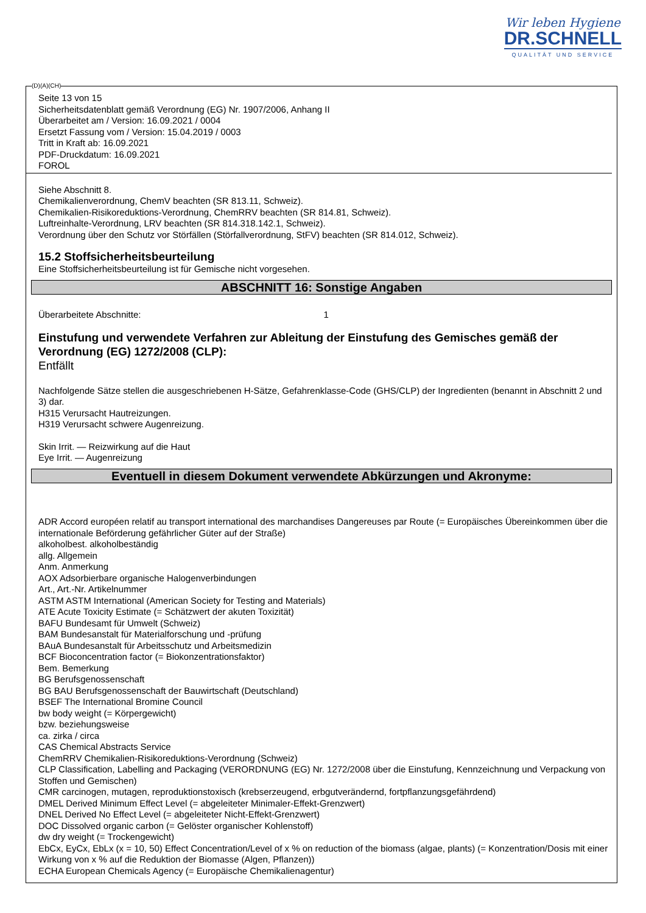Wir leben Hygiene
DR.SCHNELL
QUALITÄT UND SERVICE
Seite 13 von 15
Sicherheitsdatenblatt gemäß Verordnung (EG) Nr. 1907/2006, Anhang II
Überarbeitet am / Version: 16.09.2021 / 0004
Ersetzt Fassung vom / Version: 15.04.2019 / 0003
Tritt in Kraft ab: 16.09.2021
PDF-Druckdatum: 16.09.2021
FOROL
Siehe Abschnitt 8.
Chemikalienverordnung, ChemV beachten (SR 813.11, Schweiz).
Chemikalien-Risikoreduktions-Verordnung, ChemRRV beachten (SR 814.81, Schweiz).
Luftreinhalte-Verordnung, LRV beachten (SR 814.318.142.1, Schweiz).
Verordnung über den Schutz vor Störfällen (Störfallverordnung, StFV) beachten (SR 814.012, Schweiz).
15.2 Stoffsicherheitsbeurteilung
Eine Stoffsicherheitsbeurteilung ist für Gemische nicht vorgesehen.
ABSCHNITT 16: Sonstige Angaben
Überarbeitete Abschnitte: 1
Einstufung und verwendete Verfahren zur Ableitung der Einstufung des Gemisches gemäß der Verordnung (EG) 1272/2008 (CLP):
Entfällt
Nachfolgende Sätze stellen die ausgeschriebenen H-Sätze, Gefahrenklasse-Code (GHS/CLP) der Ingredienten (benannt in Abschnitt 2 und 3) dar.
H315 Verursacht Hautreizungen.
H319 Verursacht schwere Augenreizung.
Skin Irrit. — Reizwirkung auf die Haut
Eye Irrit. — Augenreizung
Eventuell in diesem Dokument verwendete Abkürzungen und Akronyme:
ADR Accord européen relatif au transport international des marchandises Dangereuses par Route (= Europäisches Übereinkommen über die internationale Beförderung gefährlicher Güter auf der Straße)
alkoholbest. alkoholbeständig
allg. Allgemein
Anm. Anmerkung
AOX Adsorbierbare organische Halogenverbindungen
Art., Art.-Nr. Artikelnummer
ASTM ASTM International (American Society for Testing and Materials)
ATE Acute Toxicity Estimate (= Schätzwert der akuten Toxizität)
BAFU Bundesamt für Umwelt (Schweiz)
BAM Bundesanstalt für Materialforschung und -prüfung
BAuA Bundesanstalt für Arbeitsschutz und Arbeitsmedizin
BCF Bioconcentration factor (= Biokonzentrationsfaktor)
Bem. Bemerkung
BG Berufsgenossenschaft
BG BAU Berufsgenossenschaft der Bauwirtschaft (Deutschland)
BSEF The International Bromine Council
bw body weight (= Körpergewicht)
bzw. beziehungsweise
ca. zirka / circa
CAS Chemical Abstracts Service
ChemRRV Chemikalien-Risikoreduktions-Verordnung (Schweiz)
CLP Classification, Labelling and Packaging (VERORDNUNG (EG) Nr. 1272/2008 über die Einstufung, Kennzeichnung und Verpackung von Stoffen und Gemischen)
CMR carcinogen, mutagen, reproduktionstoxisch (krebserzeugend, erbgutverändernd, fortpflanzungsgefährdend)
DMEL Derived Minimum Effect Level (= abgeleiteter Minimaler-Effekt-Grenzwert)
DNEL Derived No Effect Level (= abgeleiteter Nicht-Effekt-Grenzwert)
DOC Dissolved organic carbon (= Gelöster organischer Kohlenstoff)
dw dry weight (= Trockengewicht)
EbCx, EyCx, EbLx (x = 10, 50) Effect Concentration/Level of x % on reduction of the biomass (algae, plants) (= Konzentration/Dosis mit einer Wirkung von x % auf die Reduktion der Biomasse (Algen, Pflanzen))
ECHA European Chemicals Agency (= Europäische Chemikalienagentur)
(D)(A)(CH)